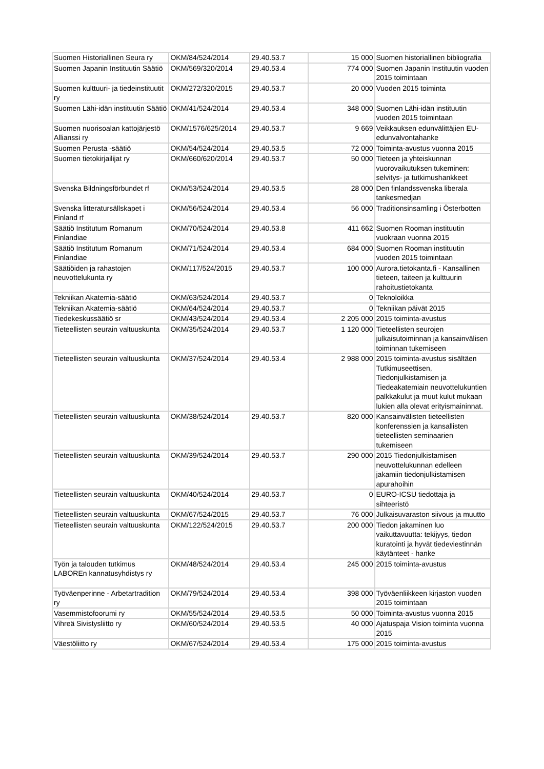| Suomen Historiallinen Seura ry | OKM/84/524/2014 | 29.40.53.7 | 15 000 | Suomen historiallinen bibliografia |
| Suomen Japanin Instituutin Säätiö | OKM/569/320/2014 | 29.40.53.4 | 774 000 | Suomen Japanin Instituutin vuoden 2015 toimintaan |
| Suomen kulttuuri- ja tiedeinstituutit ry | OKM/272/320/2015 | 29.40.53.7 | 20 000 | Vuoden 2015 toiminta |
| Suomen Lähi-idän instituutin Säätiö | OKM/41/524/2014 | 29.40.53.4 | 348 000 | Suomen Lähi-idän instituutin vuoden 2015 toimintaan |
| Suomen nuorisoalan kattojärjestö Allianssi ry | OKM/1576/625/2014 | 29.40.53.7 | 9 669 | Veikkauksen edunvälittäjien EU-edunvalvontahanke |
| Suomen Perusta -säätiö | OKM/54/524/2014 | 29.40.53.5 | 72 000 | Toiminta-avustus vuonna 2015 |
| Suomen tietokirjailijat ry | OKM/660/620/2014 | 29.40.53.7 | 50 000 | Tieteen ja yhteiskunnan vuorovaikutuksen tukeminen: selvitys- ja tutkimushankkeet |
| Svenska Bildningsförbundet rf | OKM/53/524/2014 | 29.40.53.5 | 28 000 | Den finlandssvenska liberala tankesmedjan |
| Svenska litteratursällskapet i Finland rf | OKM/56/524/2014 | 29.40.53.4 | 56 000 | Traditionsinsamling i Österbotten |
| Säätiö Institutum Romanum Finlandiae | OKM/70/524/2014 | 29.40.53.8 | 411 662 | Suomen Rooman instituutin vuokraan vuonna 2015 |
| Säätiö Institutum Romanum Finlandiae | OKM/71/524/2014 | 29.40.53.4 | 684 000 | Suomen Rooman instituutin vuoden 2015 toimintaan |
| Säätiöiden ja rahastojen neuvottelukunta ry | OKM/117/524/2015 | 29.40.53.7 | 100 000 | Aurora.tietokanta.fi - Kansallinen tieteen, taiteen ja kulttuurin rahoitustietokanta |
| Tekniikan Akatemia-säätiö | OKM/63/524/2014 | 29.40.53.7 | 0 | Teknoloikka |
| Tekniikan Akatemia-säätiö | OKM/64/524/2014 | 29.40.53.7 | 0 | Tekniikan päivät 2015 |
| Tiedekeskussäätiö sr | OKM/43/524/2014 | 29.40.53.4 | 2 205 000 | 2015 toiminta-avustus |
| Tieteellisten seurain valtuuskunta | OKM/35/524/2014 | 29.40.53.7 | 1 120 000 | Tieteellisten seurojen julkaisutoiminnan ja kansainvälisen toiminnan tukemiseen |
| Tieteellisten seurain valtuuskunta | OKM/37/524/2014 | 29.40.53.4 | 2 988 000 | 2015 toiminta-avustus sisältäen Tutkimuseettisen, Tiedonjulkistamisen ja Tiedeakatemiain neuvottelukuntien palkkakulut ja muut kulut mukaan lukien alla olevat erityismaininnat. |
| Tieteellisten seurain valtuuskunta | OKM/38/524/2014 | 29.40.53.7 | 820 000 | Kansainvälisten tieteellisten konferenssien ja kansallisten tieteellisten seminaarien tukemiseen |
| Tieteellisten seurain valtuuskunta | OKM/39/524/2014 | 29.40.53.7 | 290 000 | 2015 Tiedonjulkistamisen neuvottelukunnan edelleen jakamiin tiedonjulkistamisen apurahoihin |
| Tieteellisten seurain valtuuskunta | OKM/40/524/2014 | 29.40.53.7 | 0 | EURO-ICSU tiedottaja ja sihteeristö |
| Tieteellisten seurain valtuuskunta | OKM/67/524/2015 | 29.40.53.7 | 76 000 | Julkaisuvaraston siivous ja muutto |
| Tieteellisten seurain valtuuskunta | OKM/122/524/2015 | 29.40.53.7 | 200 000 | Tiedon jakaminen luo vaikuttavuutta: tekijyys, tiedon kuratointi ja hyvät tiedeviestinnän käytänteet - hanke |
| Työn ja talouden tutkimus LABOREn kannatusyhdistys ry | OKM/48/524/2014 | 29.40.53.4 | 245 000 | 2015 toiminta-avustus |
| Työväenperinne - Arbetartradition ry | OKM/79/524/2014 | 29.40.53.4 | 398 000 | Työväenliikkeen kirjaston vuoden 2015 toimintaan |
| Vasemmistofoorumi ry | OKM/55/524/2014 | 29.40.53.5 | 50 000 | Toiminta-avustus vuonna 2015 |
| Vihreä Sivistysliitto ry | OKM/60/524/2014 | 29.40.53.5 | 40 000 | Ajatuspaja Vision toiminta vuonna 2015 |
| Väestöliitto ry | OKM/67/524/2014 | 29.40.53.4 | 175 000 | 2015 toiminta-avustus |